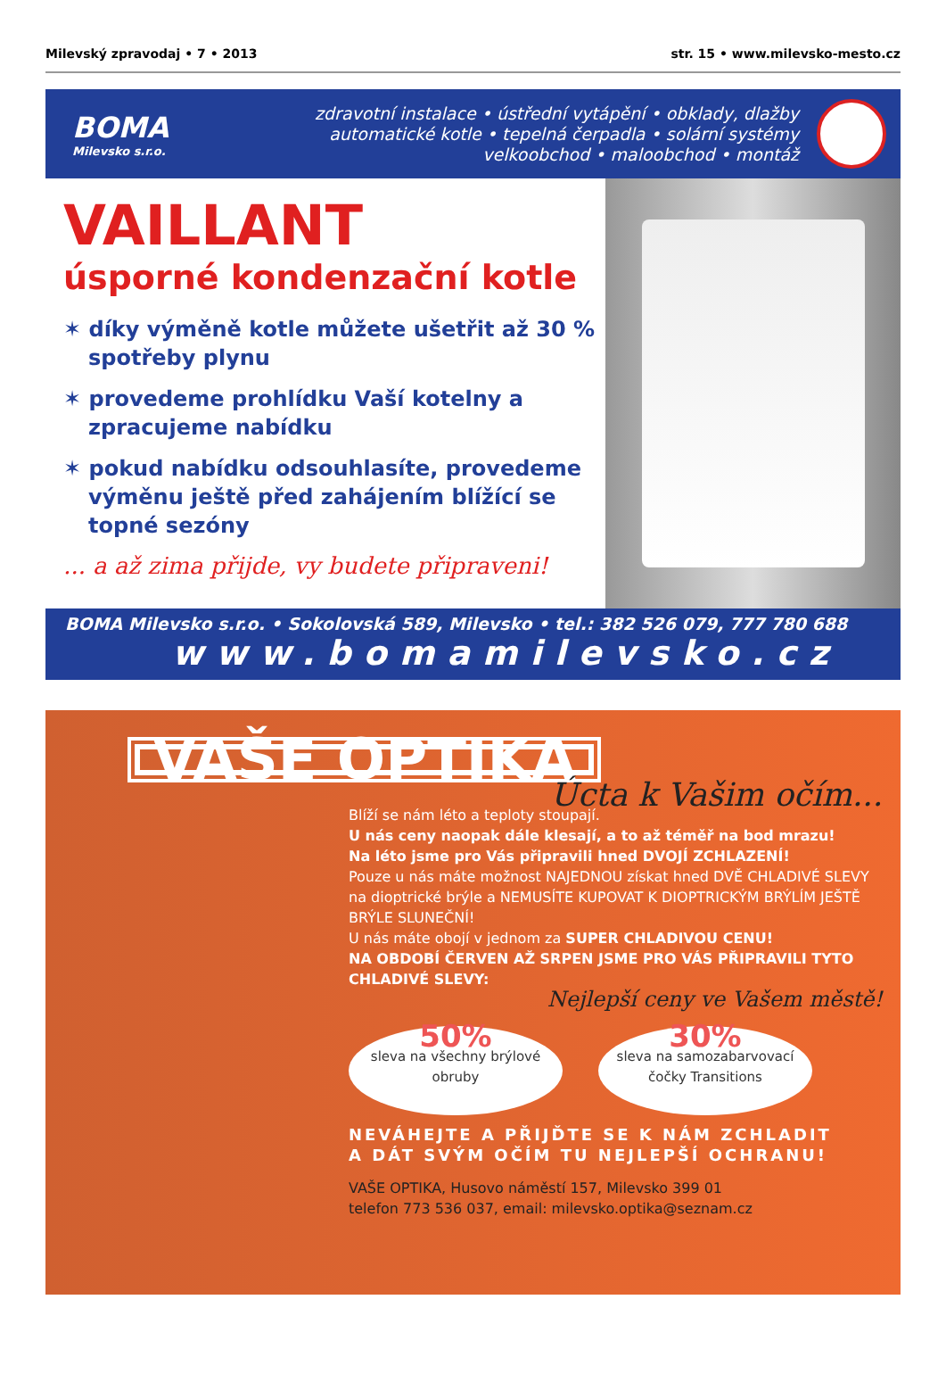Milevský zpravodaj • 7 • 2013 str. 15 • www.milevsko-mesto.cz
BOMA
Milevsko s.r.o.
zdravotní instalace • ústřední vytápění • obklady, dlažby
automatické kotle • tepelná čerpadla • solární systémy
velkoobchod • maloobchod • montáž
VAILLANT
úsporné kondenzační kotle
✶ díky výměně kotle můžete ušetřit až 30 % spotřeby plynu
✶ provedeme prohlídku Vaší kotelny a zpracujeme nabídku
✶ pokud nabídku odsouhlasíte, provedeme výměnu ještě před zahájením blížící se topné sezóny
... a až zima přijde, vy budete připraveni!
BOMA Milevsko s.r.o. • Sokolovská 589, Milevsko • tel.: 382 526 079, 777 780 688
www.bomamilevsko.cz
VAŠE OPTIKA
Úcta k Vašim očím...
Blíží se nám léto a teploty stoupají.
U nás ceny naopak dále klesají, a to až téměř na bod mrazu!
Na léto jsme pro Vás připravili hned DVOJÍ ZCHLAZENÍ!
Pouze u nás máte možnost NAJEDNOU získat hned DVĚ CHLADIVÉ SLEVY na dioptrické brýle a NEMUSÍTE KUPOVAT K DIOPTRICKÝM BRÝLÍM JEŠTĚ BRÝLE SLUNEČNÍ!
U nás máte obojí v jednom za SUPER CHLADIVOU CENU!
NA OBDOBÍ ČERVEN AŽ SRPEN JSME PRO VÁS PŘIPRAVILI TYTO CHLADIVÉ SLEVY:
Nejlepší ceny ve Vašem městě!
50% sleva na všechny brýlové obruby
30% sleva na samozabarvovací čočky Transitions
NEVÁHEJTE A PŘIJĎTE SE K NÁM ZCHLADIT
A DÁT SVÝM OČÍM TU NEJLEPŠÍ OCHRANU!
VAŠE OPTIKA, Husovo náměstí 157, Milevsko 399 01
telefon 773 536 037, email: milevsko.optika@seznam.cz